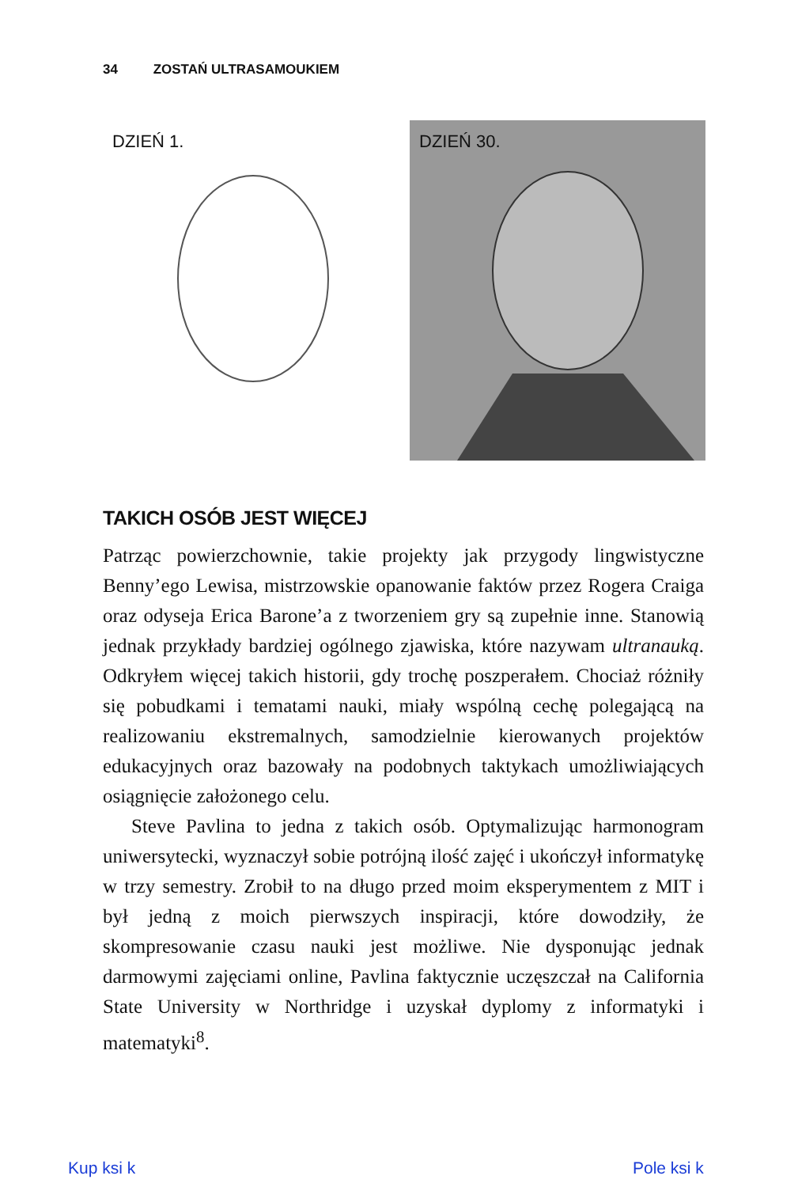34 ZOSTAŃ ULTRASAMOUKIEM
DZIEŃ 1. DZIEŃ 30.
TAKICH OSÓB JEST WIĘCEJ
Patrząc powierzchownie, takie projekty jak przygody lingwistyczne Benny’ego Lewisa, mistrzowskie opanowanie faktów przez Rogera Craiga oraz odyseja Erica Barone’a z tworzeniem gry są zupełnie inne. Stanowią jednak przykłady bardziej ogólnego zjawiska, które nazywam ultranauką. Odkryłem więcej takich historii, gdy trochę poszperałem. Chociaż różniły się pobudkami i tematami nauki, miały wspólną cechę polegającą na realizowaniu ekstremalnych, samodzielnie kierowanych projektów edukacyjnych oraz bazowały na podobnych taktykach umożliwiających osiągnięcie założonego celu.
Steve Pavlina to jedna z takich osób. Optymalizując harmonogram uniwersytecki, wyznaczył sobie potrójną ilość zajęć i ukończył informatykę w trzy semestry. Zrobił to na długo przed moim eksperymentem z MIT i był jedną z moich pierwszych inspiracji, które dowodziły, że skompresowanie czasu nauki jest możliwe. Nie dysponując jednak darmowymi zajęciami online, Pavlina faktycznie uczęszczał na California State University w Northridge i uzyskał dyplomy z informatyki i matematyki<sup>8</sup>.
Kup ksi k Pole ksi k